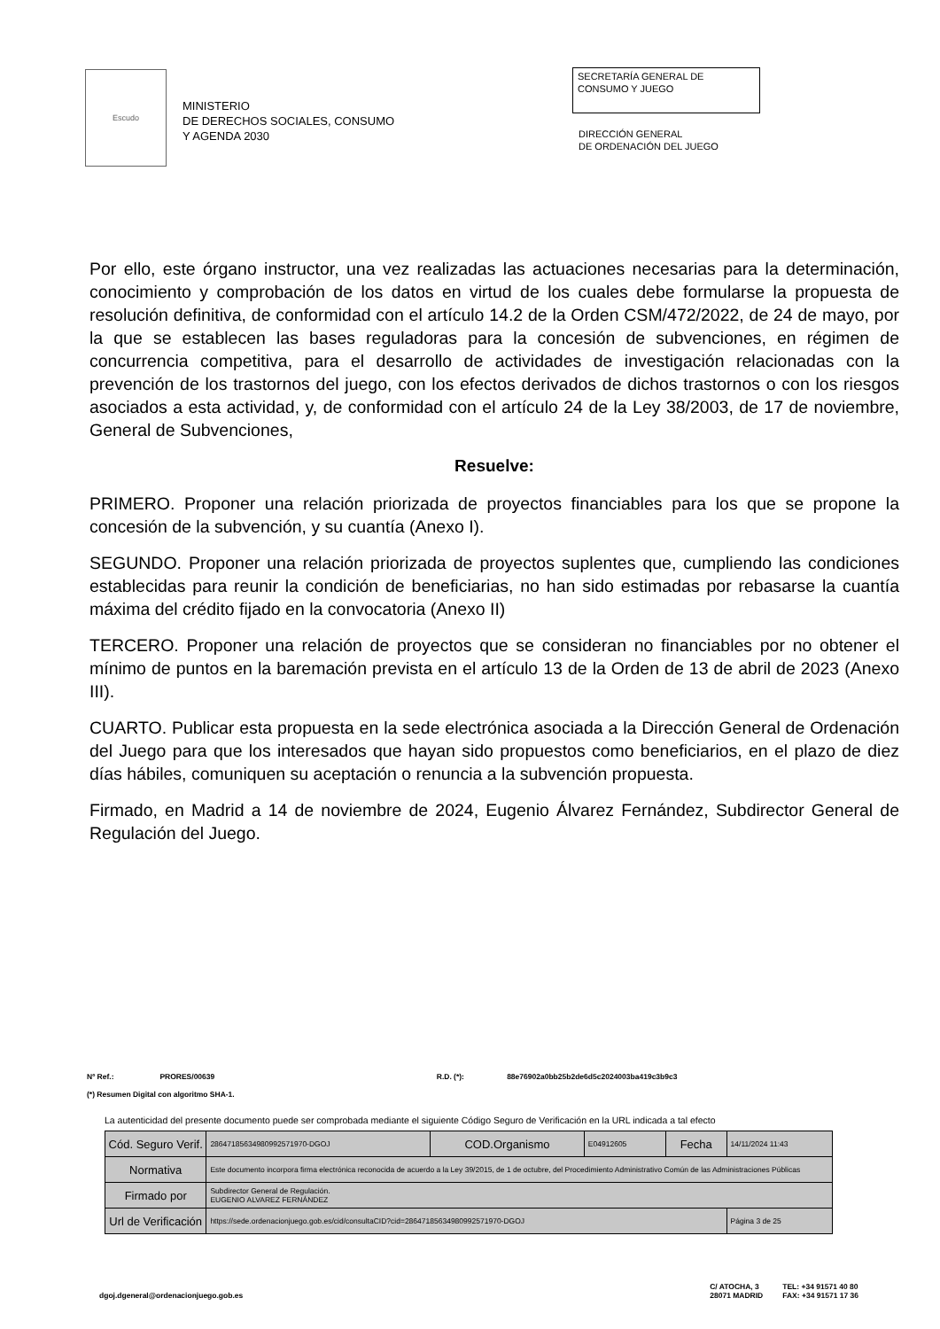Escudo
MINISTERIO
DE DERECHOS SOCIALES, CONSUMO
Y AGENDA 2030
SECRETARÍA GENERAL DE
CONSUMO Y JUEGO
DIRECCIÓN GENERAL
DE ORDENACIÓN DEL JUEGO
Por ello, este órgano instructor, una vez realizadas las actuaciones necesarias para la determinación, conocimiento y comprobación de los datos en virtud de los cuales debe formularse la propuesta de resolución definitiva, de conformidad con el artículo 14.2 de la Orden CSM/472/2022, de 24 de mayo, por la que se establecen las bases reguladoras para la concesión de subvenciones, en régimen de concurrencia competitiva, para el desarrollo de actividades de investigación relacionadas con la prevención de los trastornos del juego, con los efectos derivados de dichos trastornos o con los riesgos asociados a esta actividad, y, de conformidad con el artículo 24 de la Ley 38/2003, de 17 de noviembre, General de Subvenciones,
Resuelve:
PRIMERO. Proponer una relación priorizada de proyectos financiables para los que se propone la concesión de la subvención, y su cuantía (Anexo I).
SEGUNDO. Proponer una relación priorizada de proyectos suplentes que, cumpliendo las condiciones establecidas para reunir la condición de beneficiarias, no han sido estimadas por rebasarse la cuantía máxima del crédito fijado en la convocatoria (Anexo II)
TERCERO. Proponer una relación de proyectos que se consideran no financiables por no obtener el mínimo de puntos en la baremación prevista en el artículo 13 de la Orden de 13 de abril de 2023 (Anexo III).
CUARTO. Publicar esta propuesta en la sede electrónica asociada a la Dirección General de Ordenación del Juego para que los interesados que hayan sido propuestos como beneficiarios, en el plazo de diez días hábiles, comuniquen su aceptación o renuncia a la subvención propuesta.
Firmado, en Madrid a 14 de noviembre de 2024, Eugenio Álvarez Fernández, Subdirector General de Regulación del Juego.
Nº Ref.: PRORES/00639 R.D. (*): 88e76902a0bb25b2de6d5c2024003ba419c3b9c3
(*) Resumen Digital con algoritmo SHA-1.
La autenticidad del presente documento puede ser comprobada mediante el siguiente Código Seguro de Verificación en la URL indicada a tal efecto
| Cód. Seguro Verif. | 28647185634980992571970-DGOJ | COD.Organismo | E04912605 | Fecha | 14/11/2024 11:43 |
| Normativa | Este documento incorpora firma electrónica reconocida de acuerdo a la Ley 39/2015, de 1 de octubre, del Procedimiento Administrativo Común de las Administraciones Públicas | | | | |
| Firmado por | Subdirector General de Regulación. EUGENIO ALVAREZ FERNÁNDEZ | | | | |
| Url de Verificación | https://sede.ordenacionjuego.gob.es/cid/consultaCID?cid=28647185634980992571970-DGOJ | | | | Página 3 de 25 |
dgoj.dgeneral@ordenacionjuego.gob.es
C/ ATOCHA, 3
28071 MADRID
TEL: +34 91571 40 80
FAX: +34 91571 17 36